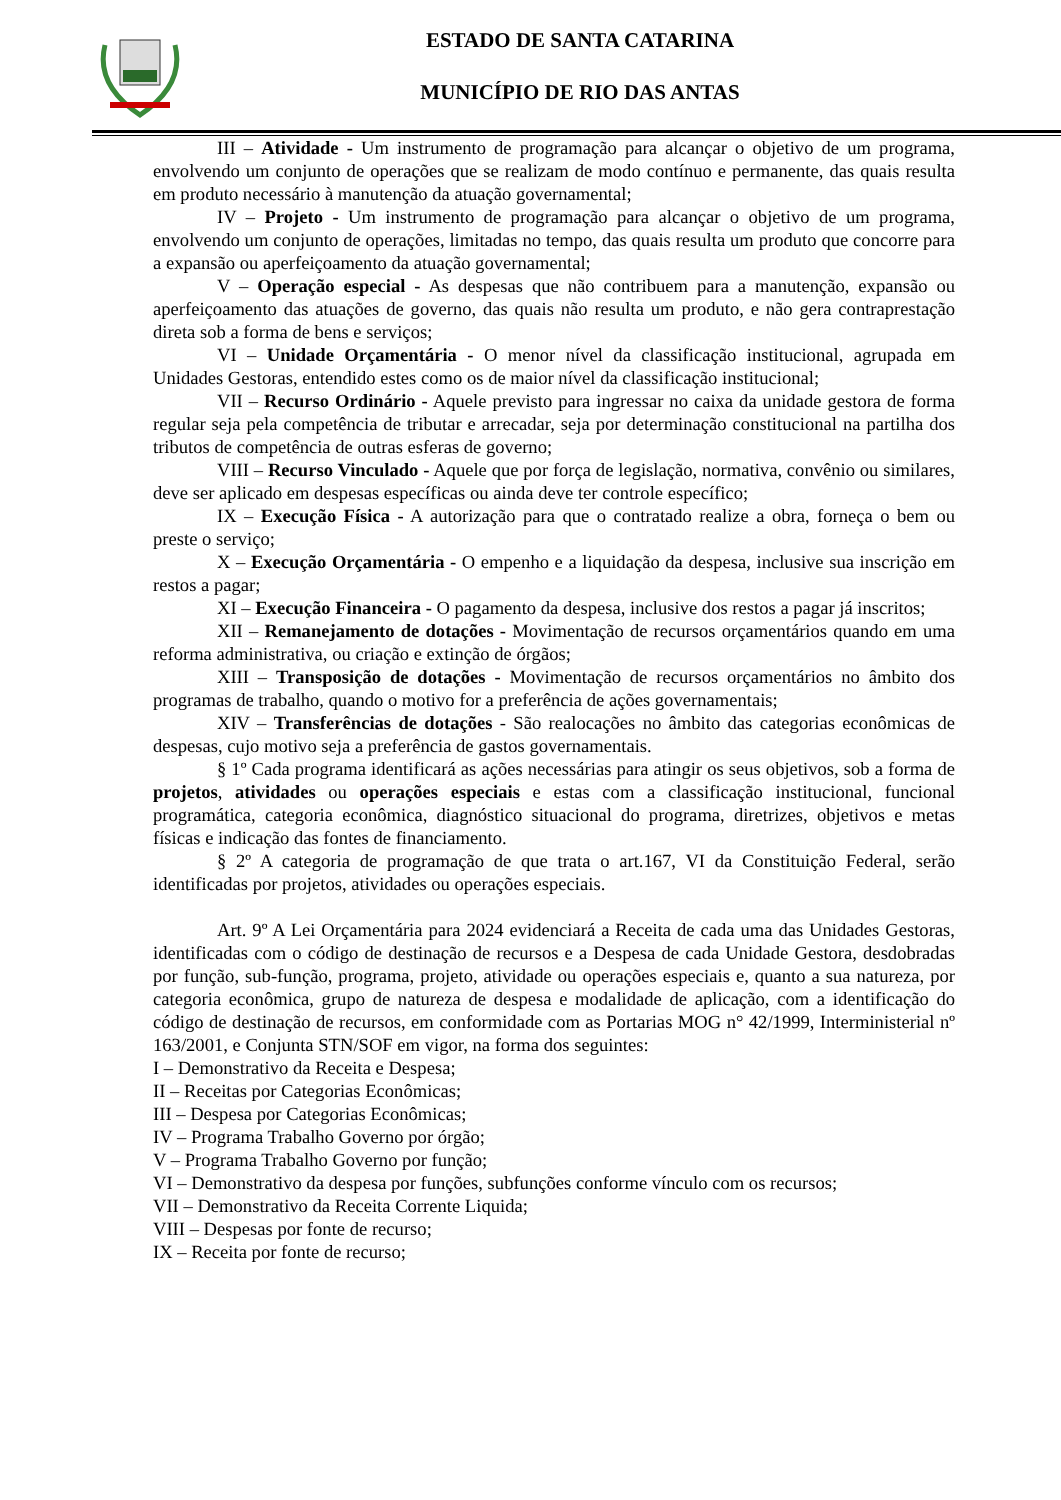ESTADO DE SANTA CATARINA
MUNICÍPIO DE RIO DAS ANTAS
III – Atividade - Um instrumento de programação para alcançar o objetivo de um programa, envolvendo um conjunto de operações que se realizam de modo contínuo e permanente, das quais resulta em produto necessário à manutenção da atuação governamental;
IV – Projeto - Um instrumento de programação para alcançar o objetivo de um programa, envolvendo um conjunto de operações, limitadas no tempo, das quais resulta um produto que concorre para a expansão ou aperfeiçoamento da atuação governamental;
V – Operação especial - As despesas que não contribuem para a manutenção, expansão ou aperfeiçoamento das atuações de governo, das quais não resulta um produto, e não gera contraprestação direta sob a forma de bens e serviços;
VI – Unidade Orçamentária - O menor nível da classificação institucional, agrupada em Unidades Gestoras, entendido estes como os de maior nível da classificação institucional;
VII – Recurso Ordinário - Aquele previsto para ingressar no caixa da unidade gestora de forma regular seja pela competência de tributar e arrecadar, seja por determinação constitucional na partilha dos tributos de competência de outras esferas de governo;
VIII – Recurso Vinculado - Aquele que por força de legislação, normativa, convênio ou similares, deve ser aplicado em despesas específicas ou ainda deve ter controle específico;
IX – Execução Física - A autorização para que o contratado realize a obra, forneça o bem ou preste o serviço;
X – Execução Orçamentária - O empenho e a liquidação da despesa, inclusive sua inscrição em restos a pagar;
XI – Execução Financeira - O pagamento da despesa, inclusive dos restos a pagar já inscritos;
XII – Remanejamento de dotações - Movimentação de recursos orçamentários quando em uma reforma administrativa, ou criação e extinção de órgãos;
XIII – Transposição de dotações - Movimentação de recursos orçamentários no âmbito dos programas de trabalho, quando o motivo for a preferência de ações governamentais;
XIV – Transferências de dotações - São realocações no âmbito das categorias econômicas de despesas, cujo motivo seja a preferência de gastos governamentais.
§ 1º Cada programa identificará as ações necessárias para atingir os seus objetivos, sob a forma de projetos, atividades ou operações especiais e estas com a classificação institucional, funcional programática, categoria econômica, diagnóstico situacional do programa, diretrizes, objetivos e metas físicas e indicação das fontes de financiamento.
§ 2º A categoria de programação de que trata o art.167, VI da Constituição Federal, serão identificadas por projetos, atividades ou operações especiais.
Art. 9º A Lei Orçamentária para 2024 evidenciará a Receita de cada uma das Unidades Gestoras, identificadas com o código de destinação de recursos e a Despesa de cada Unidade Gestora, desdobradas por função, sub-função, programa, projeto, atividade ou operações especiais e, quanto a sua natureza, por categoria econômica, grupo de natureza de despesa e modalidade de aplicação, com a identificação do código de destinação de recursos, em conformidade com as Portarias MOG n° 42/1999, Interministerial nº 163/2001, e Conjunta STN/SOF em vigor, na forma dos seguintes:
I – Demonstrativo da Receita e Despesa;
II – Receitas por Categorias Econômicas;
III – Despesa por Categorias Econômicas;
IV – Programa Trabalho Governo por órgão;
V – Programa Trabalho Governo por função;
VI – Demonstrativo da despesa por funções, subfunções conforme vínculo com os recursos;
VII – Demonstrativo da Receita Corrente Liquida;
VIII – Despesas por fonte de recurso;
IX – Receita por fonte de recurso;